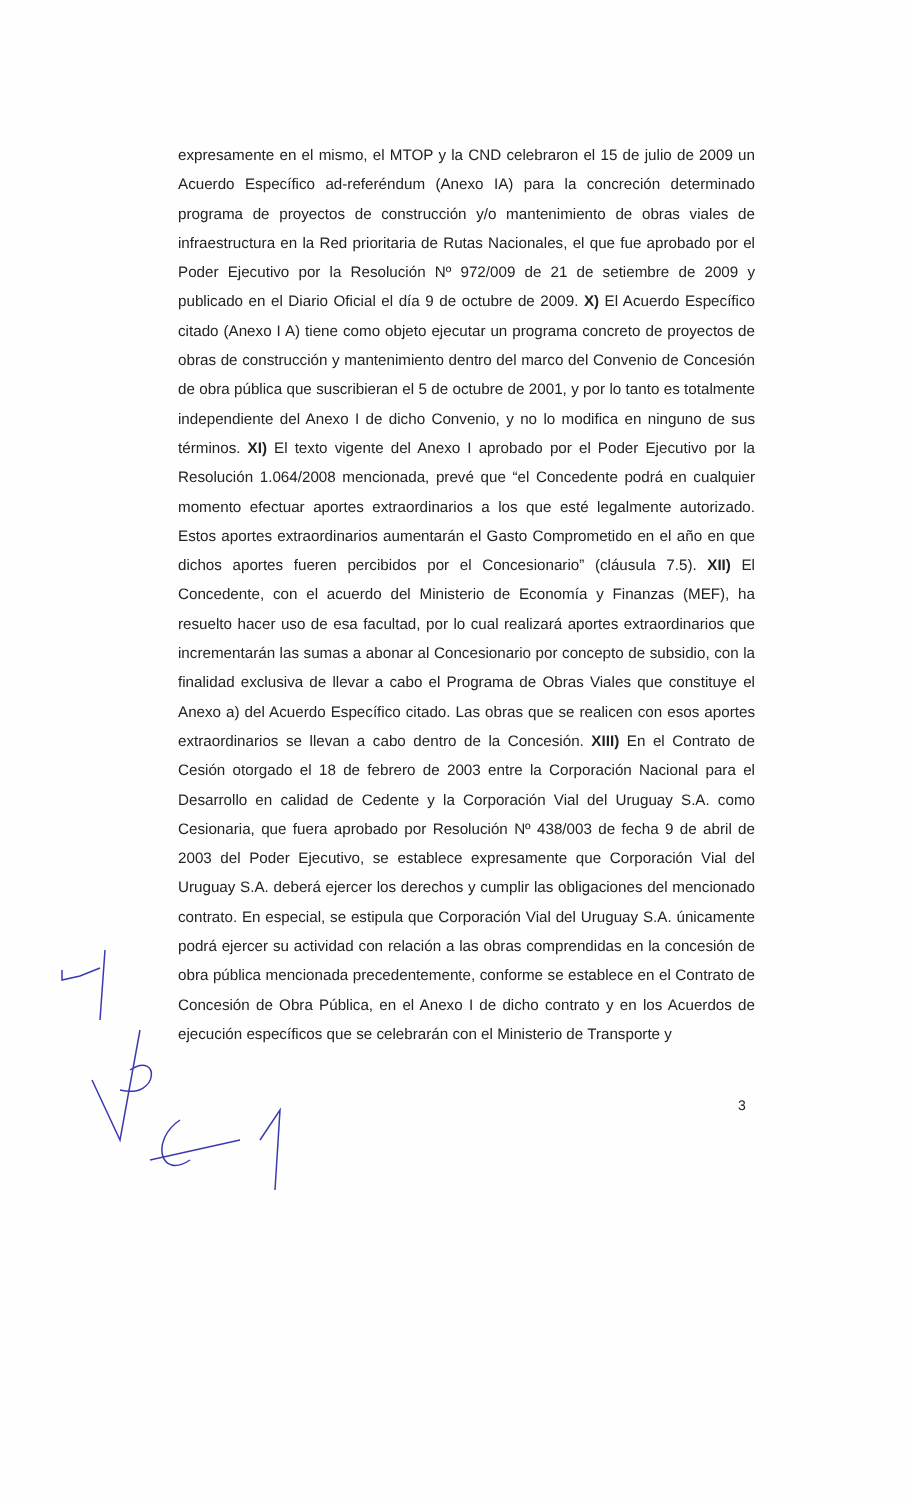expresamente en el mismo, el MTOP y la CND celebraron el 15 de julio de 2009 un Acuerdo Específico ad-referéndum (Anexo IA) para la concreción determinado programa de proyectos de construcción y/o mantenimiento de obras viales de infraestructura en la Red prioritaria de Rutas Nacionales, el que fue aprobado por el Poder Ejecutivo por la Resolución Nº 972/009 de 21 de setiembre de 2009 y publicado en el Diario Oficial el día 9 de octubre de 2009. X) El Acuerdo Específico citado (Anexo I A) tiene como objeto ejecutar un programa concreto de proyectos de obras de construcción y mantenimiento dentro del marco del Convenio de Concesión de obra pública que suscribieran el 5 de octubre de 2001, y por lo tanto es totalmente independiente del Anexo I de dicho Convenio, y no lo modifica en ninguno de sus términos. XI) El texto vigente del Anexo I aprobado por el Poder Ejecutivo por la Resolución 1.064/2008 mencionada, prevé que “el Concedente podrá en cualquier momento efectuar aportes extraordinarios a los que esté legalmente autorizado. Estos aportes extraordinarios aumentarán el Gasto Comprometido en el año en que dichos aportes fueren percibidos por el Concesionario” (cláusula 7.5). XII) El Concedente, con el acuerdo del Ministerio de Economía y Finanzas (MEF), ha resuelto hacer uso de esa facultad, por lo cual realizará aportes extraordinarios que incrementarán las sumas a abonar al Concesionario por concepto de subsidio, con la finalidad exclusiva de llevar a cabo el Programa de Obras Viales que constituye el Anexo a) del Acuerdo Específico citado. Las obras que se realicen con esos aportes extraordinarios se llevan a cabo dentro de la Concesión. XIII) En el Contrato de Cesión otorgado el 18 de febrero de 2003 entre la Corporación Nacional para el Desarrollo en calidad de Cedente y la Corporación Vial del Uruguay S.A. como Cesionaria, que fuera aprobado por Resolución Nº 438/003 de fecha 9 de abril de 2003 del Poder Ejecutivo, se establece expresamente que Corporación Vial del Uruguay S.A. deberá ejercer los derechos y cumplir las obligaciones del mencionado contrato. En especial, se estipula que Corporación Vial del Uruguay S.A. únicamente podrá ejercer su actividad con relación a las obras comprendidas en la concesión de obra pública mencionada precedentemente, conforme se establece en el Contrato de Concesión de Obra Pública, en el Anexo I de dicho contrato y en los Acuerdos de ejecución específicos que se celebrarán con el Ministerio de Transporte y
3